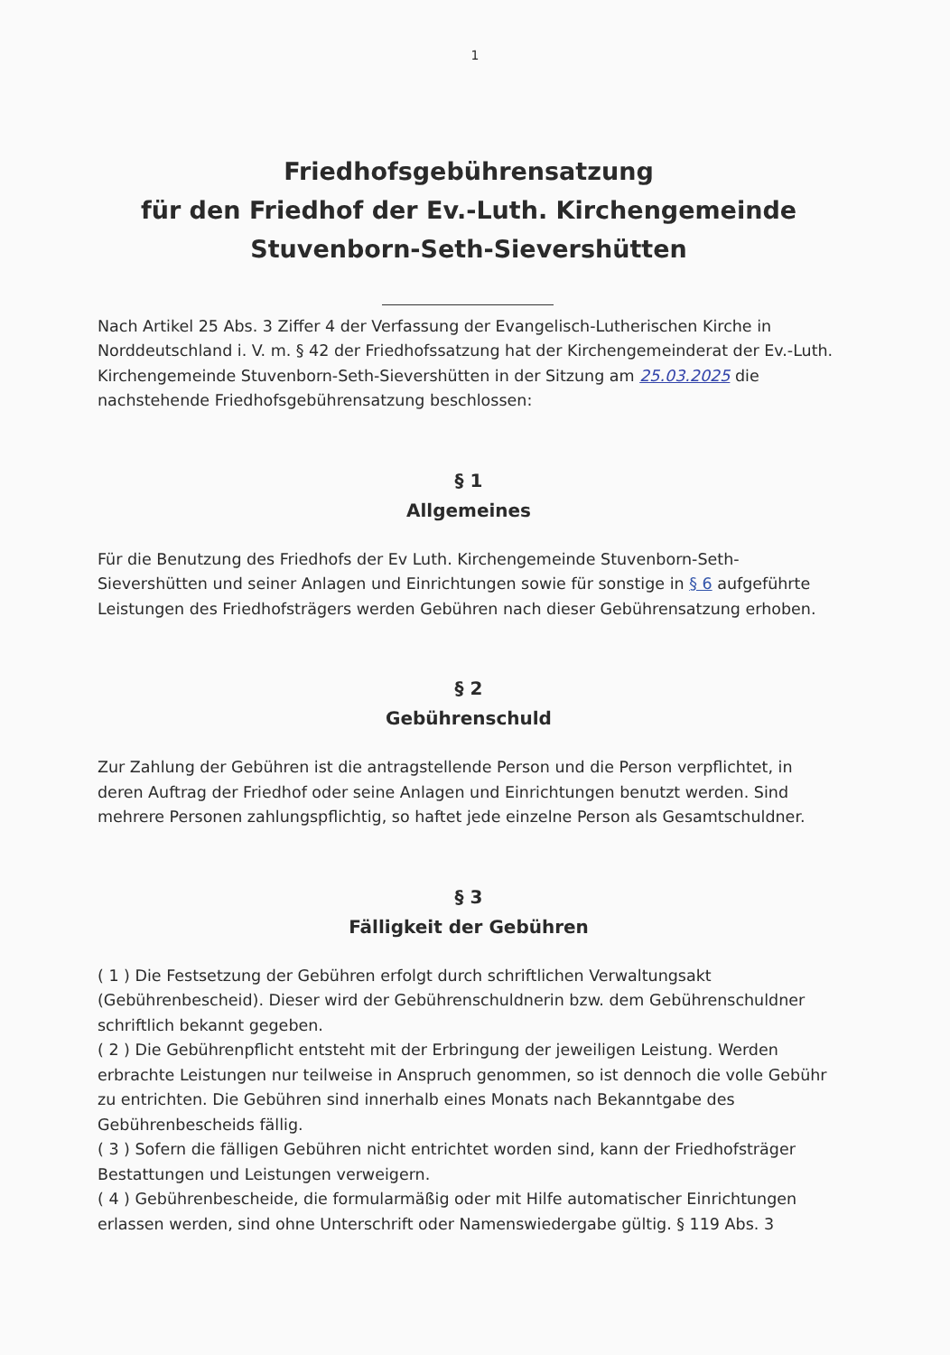1
Friedhofsgebührensatzung
für den Friedhof der Ev.-Luth. Kirchengemeinde
Stuvenborn-Seth-Sievershütten
Nach Artikel 25 Abs. 3 Ziffer 4 der Verfassung der Evangelisch-Lutherischen Kirche in Norddeutschland i. V. m. § 42 der Friedhofssatzung hat der Kirchengemeinderat der Ev.-Luth. Kirchengemeinde Stuvenborn-Seth-Sievershütten in der Sitzung am 25.03.2025 die nachstehende Friedhofsgebührensatzung beschlossen:
§ 1
Allgemeines
Für die Benutzung des Friedhofs der Ev Luth. Kirchengemeinde Stuvenborn-Seth-Sievershütten und seiner Anlagen und Einrichtungen sowie für sonstige in § 6 aufgeführte Leistungen des Friedhofsträgers werden Gebühren nach dieser Gebührensatzung erhoben.
§ 2
Gebührenschuld
Zur Zahlung der Gebühren ist die antragstellende Person und die Person verpflichtet, in deren Auftrag der Friedhof oder seine Anlagen und Einrichtungen benutzt werden. Sind mehrere Personen zahlungspflichtig, so haftet jede einzelne Person als Gesamtschuldner.
§ 3
Fälligkeit der Gebühren
( 1 ) Die Festsetzung der Gebühren erfolgt durch schriftlichen Verwaltungsakt (Gebührenbescheid). Dieser wird der Gebührenschuldnerin bzw. dem Gebührenschuldner schriftlich bekannt gegeben.
( 2 ) Die Gebührenpflicht entsteht mit der Erbringung der jeweiligen Leistung. Werden erbrachte Leistungen nur teilweise in Anspruch genommen, so ist dennoch die volle Gebühr zu entrichten. Die Gebühren sind innerhalb eines Monats nach Bekanntgabe des Gebührenbescheids fällig.
( 3 ) Sofern die fälligen Gebühren nicht entrichtet worden sind, kann der Friedhofsträger Bestattungen und Leistungen verweigern.
( 4 ) Gebührenbescheide, die formularmäßig oder mit Hilfe automatischer Einrichtungen erlassen werden, sind ohne Unterschrift oder Namenswiedergabe gültig. § 119 Abs. 3